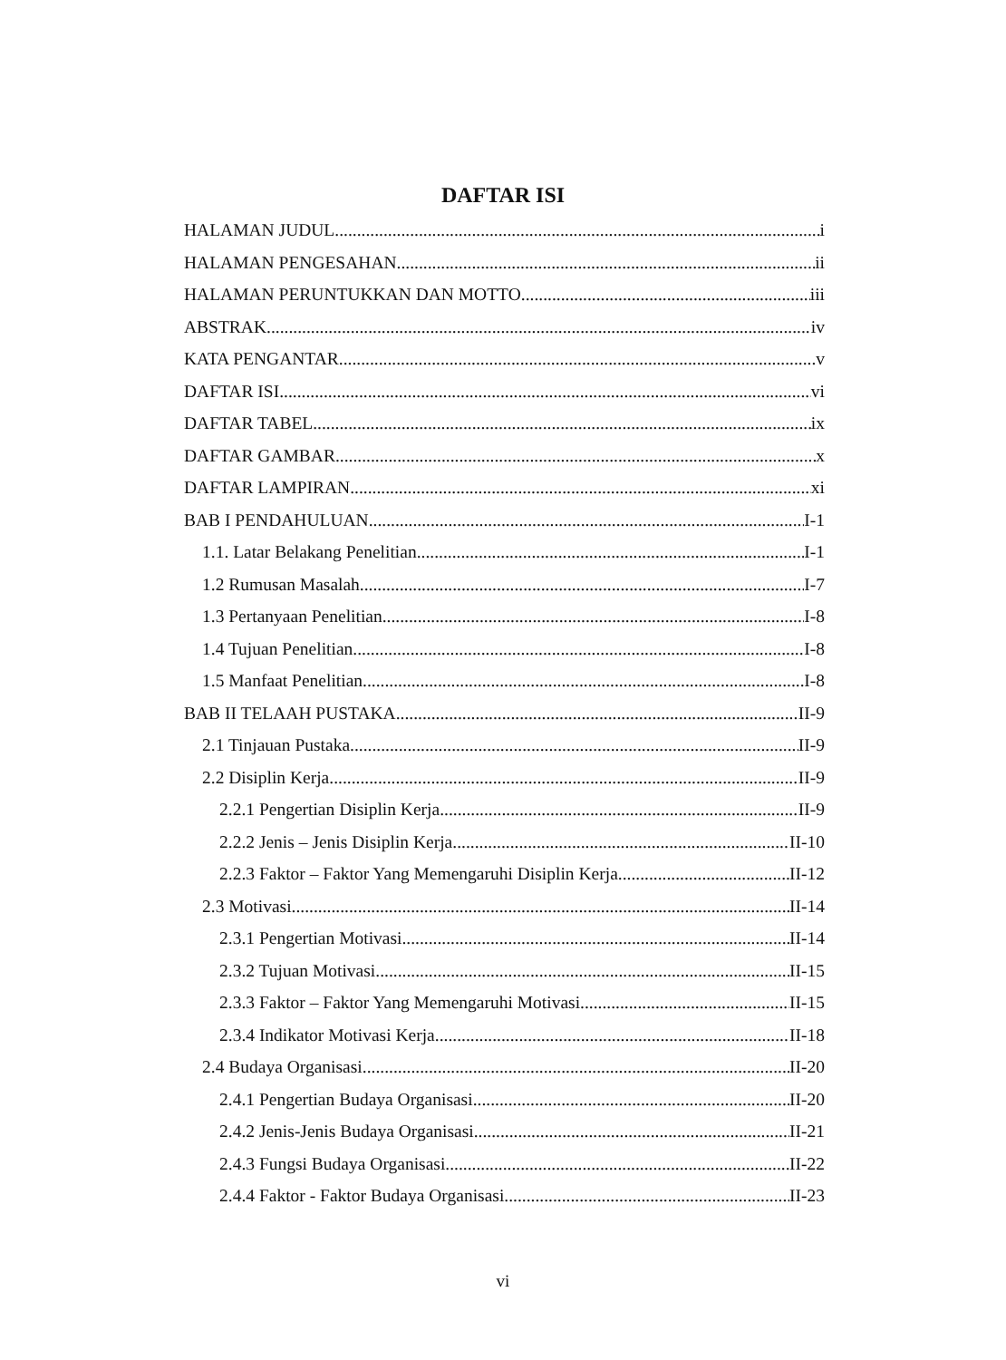DAFTAR ISI
HALAMAN JUDUL i
HALAMAN PENGESAHAN ii
HALAMAN PERUNTUKKAN DAN MOTTO iii
ABSTRAK iv
KATA PENGANTAR v
DAFTAR ISI vi
DAFTAR TABEL ix
DAFTAR GAMBAR x
DAFTAR LAMPIRAN xi
BAB I PENDAHULUAN I-1
1.1. Latar Belakang Penelitian I-1
1.2 Rumusan Masalah I-7
1.3 Pertanyaan Penelitian I-8
1.4 Tujuan Penelitian I-8
1.5 Manfaat Penelitian I-8
BAB II TELAAH PUSTAKA II-9
2.1 Tinjauan Pustaka II-9
2.2 Disiplin Kerja II-9
2.2.1 Pengertian Disiplin Kerja II-9
2.2.2 Jenis – Jenis Disiplin Kerja II-10
2.2.3 Faktor – Faktor Yang Memengaruhi Disiplin Kerja II-12
2.3 Motivasi II-14
2.3.1 Pengertian Motivasi II-14
2.3.2 Tujuan Motivasi II-15
2.3.3 Faktor – Faktor Yang Memengaruhi Motivasi II-15
2.3.4 Indikator Motivasi Kerja II-18
2.4 Budaya Organisasi II-20
2.4.1 Pengertian Budaya Organisasi II-20
2.4.2 Jenis-Jenis Budaya Organisasi II-21
2.4.3 Fungsi Budaya Organisasi II-22
2.4.4 Faktor - Faktor Budaya Organisasi II-23
vi